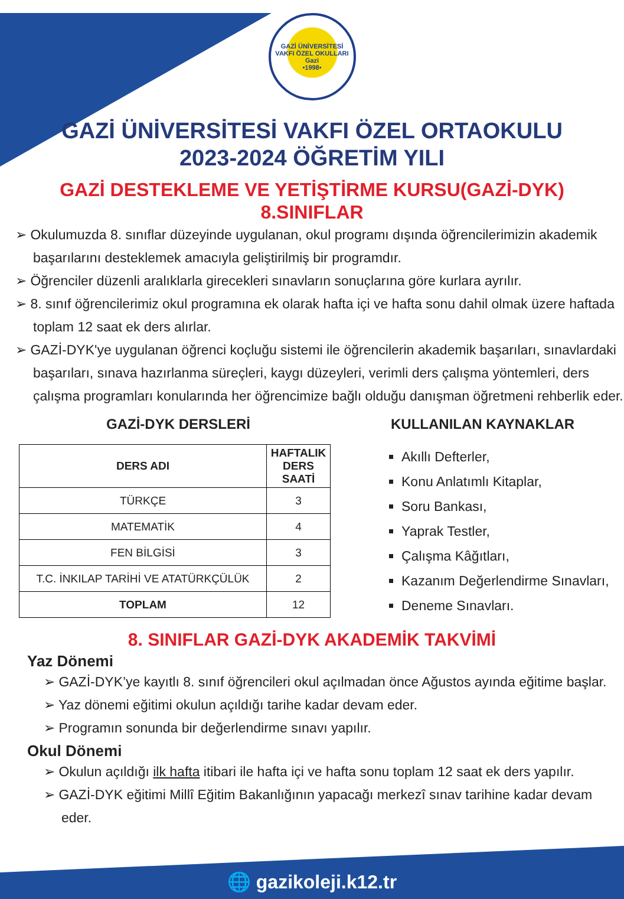GAZİ ÜNİVERSİTESİ VAKFI ÖZEL OKULLARI
Gazi
•1998•
GAZİ ÜNİVERSİTESİ VAKFI ÖZEL ORTAOKULU
2023-2024 ÖĞRETİM YILI
GAZİ DESTEKLEME VE YETİŞTİRME KURSU(GAZİ-DYK)
8.SINIFLAR
➢ Okulumuzda 8. sınıflar düzeyinde uygulanan, okul programı dışında öğrencilerimizin akademik başarılarını desteklemek amacıyla geliştirilmiş bir programdır.
➢ Öğrenciler düzenli aralıklarla girecekleri sınavların sonuçlarına göre kurlara ayrılır.
➢ 8. sınıf öğrencilerimiz okul programına ek olarak hafta içi ve hafta sonu dahil olmak üzere haftada toplam 12 saat ek ders alırlar.
➢ GAZİ-DYK'ye uygulanan öğrenci koçluğu sistemi ile öğrencilerin akademik başarıları, sınavlardaki başarıları, sınava hazırlanma süreçleri, kaygı düzeyleri, verimli ders çalışma yöntemleri, ders çalışma programları konularında her öğrencimize bağlı olduğu danışman öğretmeni rehberlik eder.
GAZİ-DYK DERSLERİ
| DERS ADI | HAFTALIK DERS SAATİ |
| --- | --- |
| TÜRKÇE | 3 |
| MATEMATİK | 4 |
| FEN BİLGİSİ | 3 |
| T.C. İNKILAP TARİHİ VE ATATÜRKÇÜLÜK | 2 |
| TOPLAM | 12 |
KULLANILAN KAYNAKLAR
Akıllı Defterler,
Konu Anlatımlı Kitaplar,
Soru Bankası,
Yaprak Testler,
Çalışma Kâğıtları,
Kazanım Değerlendirme Sınavları,
Deneme Sınavları.
8. SINIFLAR GAZİ-DYK AKADEMİK TAKVİMİ
Yaz Dönemi
➢ GAZİ-DYK’ye kayıtlı 8. sınıf öğrencileri okul açılmadan önce Ağustos ayında eğitime başlar.
➢ Yaz dönemi eğitimi okulun açıldığı tarihe kadar devam eder.
➢ Programın sonunda bir değerlendirme sınavı yapılır.
Okul Dönemi
➢ Okulun açıldığı ilk hafta itibari ile hafta içi ve hafta sonu toplam 12 saat ek ders yapılır.
➢ GAZİ-DYK eğitimi Millî Eğitim Bakanlığının yapacağı merkezî sınav tarihine kadar devam eder.
🌐 gazikoleji.k12.tr